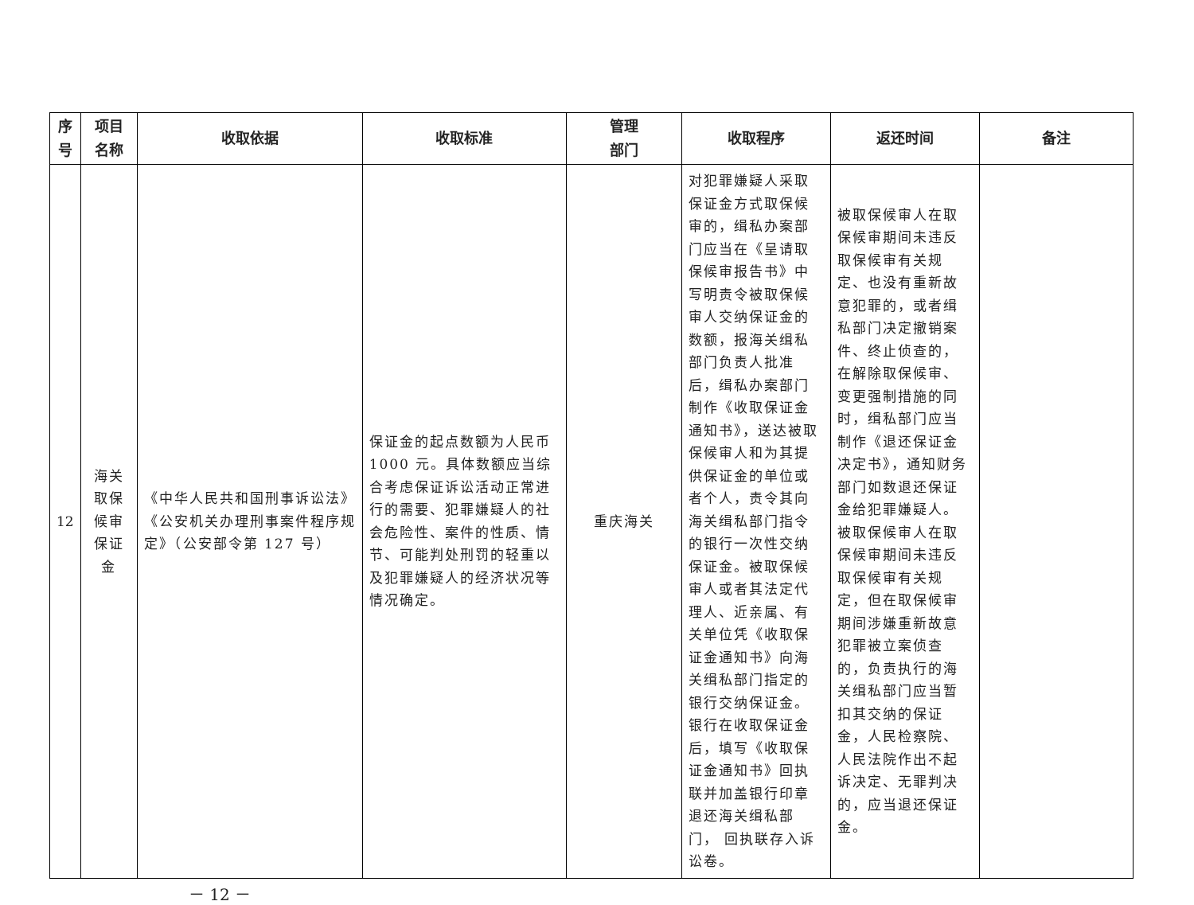| 序 号 | 项目 名称 | 收取依据 | 收取标准 | 管理 部门 | 收取程序 | 返还时间 | 备注 |
| --- | --- | --- | --- | --- | --- | --- | --- |
| 12 | 海关取保候审保证金 | 《中华人民共和国刑事诉讼法》《公安机关办理刑事案件程序规定》（公安部令第 127 号） | 保证金的起点数额为人民币1000 元。具体数额应当综合考虑保证诉讼活动正常进行的需要、犯罪嫌疑人的社会危险性、案件的性质、情节、可能判处刑罚的轻重以及犯罪嫌疑人的经济状况等情况确定。 | 重庆海关 | 对犯罪嫌疑人采取保证金方式取保候审的，缉私办案部门应当在《呈请取保候审报告书》中写明责令被取保候审人交纳保证金的数额，报海关缉私部门负责人批准后，缉私办案部门制作《收取保证金通知书》，送达被取保候审人和为其提供保证金的单位或者个人，责令其向海关缉私部门指令的银行一次性交纳保证金。被取保候审人或者其法定代理人、近亲属、有关单位凭《收取保证金通知书》向海关缉私部门指定的银行交纳保证金。银行在收取保证金后，填写《收取保证金通知书》回执联并加盖银行印章退还海关缉私部门， 回执联存入诉讼卷。 | 被取保候审人在取保候审期间未违反取保候审有关规定、也没有重新故意犯罪的，或者缉私部门决定撤销案件、终止侦查的，在解除取保候审、变更强制措施的同时，缉私部门应当制作《退还保证金决定书》，通知财务部门如数退还保证金给犯罪嫌疑人。被取保候审人在取保候审期间未违反取保候审有关规定，但在取保候审期间涉嫌重新故意犯罪被立案侦查的，负责执行的海关缉私部门应当暂扣其交纳的保证金，人民检察院、人民法院作出不起诉决定、无罪判决的，应当退还保证金。 | |
－ 12 －